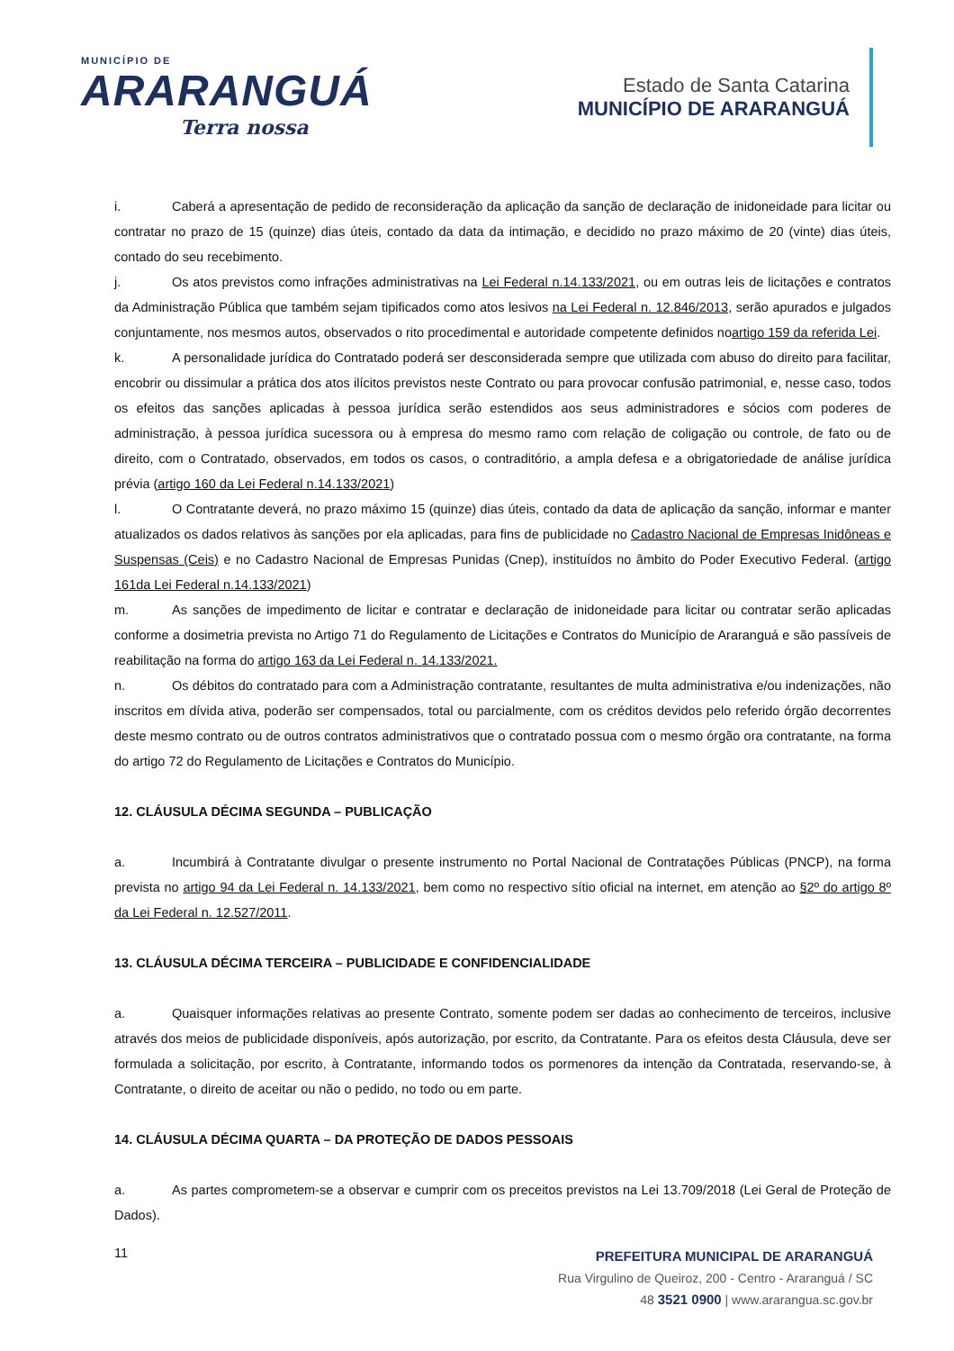MUNICÍPIO DE
ARARANGUÁ
Terra nossa
Estado de Santa Catarina
MUNICÍPIO DE ARARANGUÁ
i. Caberá a apresentação de pedido de reconsideração da aplicação da sanção de declaração de inidoneidade para licitar ou contratar no prazo de 15 (quinze) dias úteis, contado da data da intimação, e decidido no prazo máximo de 20 (vinte) dias úteis, contado do seu recebimento.
j. Os atos previstos como infrações administrativas na Lei Federal n.14.133/2021, ou em outras leis de licitações e contratos da Administração Pública que também sejam tipificados como atos lesivos na Lei Federal n. 12.846/2013, serão apurados e julgados conjuntamente, nos mesmos autos, observados o rito procedimental e autoridade competente definidos noartigo 159 da referida Lei.
k. A personalidade jurídica do Contratado poderá ser desconsiderada sempre que utilizada com abuso do direito para facilitar, encobrir ou dissimular a prática dos atos ilícitos previstos neste Contrato ou para provocar confusão patrimonial, e, nesse caso, todos os efeitos das sanções aplicadas à pessoa jurídica serão estendidos aos seus administradores e sócios com poderes de administração, à pessoa jurídica sucessora ou à empresa do mesmo ramo com relação de coligação ou controle, de fato ou de direito, com o Contratado, observados, em todos os casos, o contraditório, a ampla defesa e a obrigatoriedade de análise jurídica prévia (artigo 160 da Lei Federal n.14.133/2021)
l. O Contratante deverá, no prazo máximo 15 (quinze) dias úteis, contado da data de aplicação da sanção, informar e manter atualizados os dados relativos às sanções por ela aplicadas, para fins de publicidade no Cadastro Nacional de Empresas Inidôneas e Suspensas (Ceis) e no Cadastro Nacional de Empresas Punidas (Cnep), instituídos no âmbito do Poder Executivo Federal. (artigo 161da Lei Federal n.14.133/2021)
m. As sanções de impedimento de licitar e contratar e declaração de inidoneidade para licitar ou contratar serão aplicadas conforme a dosimetria prevista no Artigo 71 do Regulamento de Licitações e Contratos do Município de Araranguá e são passíveis de reabilitação na forma do artigo 163 da Lei Federal n. 14.133/2021.
n. Os débitos do contratado para com a Administração contratante, resultantes de multa administrativa e/ou indenizações, não inscritos em dívida ativa, poderão ser compensados, total ou parcialmente, com os créditos devidos pelo referido órgão decorrentes deste mesmo contrato ou de outros contratos administrativos que o contratado possua com o mesmo órgão ora contratante, na forma do artigo 72 do Regulamento de Licitações e Contratos do Município.
12. CLÁUSULA DÉCIMA SEGUNDA – PUBLICAÇÃO
a. Incumbirá à Contratante divulgar o presente instrumento no Portal Nacional de Contratações Públicas (PNCP), na forma prevista no artigo 94 da Lei Federal n. 14.133/2021, bem como no respectivo sítio oficial na internet, em atenção ao §2º do artigo 8º da Lei Federal n. 12.527/2011.
13. CLÁUSULA DÉCIMA TERCEIRA – PUBLICIDADE E CONFIDENCIALIDADE
a. Quaisquer informações relativas ao presente Contrato, somente podem ser dadas ao conhecimento de terceiros, inclusive através dos meios de publicidade disponíveis, após autorização, por escrito, da Contratante. Para os efeitos desta Cláusula, deve ser formulada a solicitação, por escrito, à Contratante, informando todos os pormenores da intenção da Contratada, reservando-se, à Contratante, o direito de aceitar ou não o pedido, no todo ou em parte.
14. CLÁUSULA DÉCIMA QUARTA – DA PROTEÇÃO DE DADOS PESSOAIS
a. As partes comprometem-se a observar e cumprir com os preceitos previstos na Lei 13.709/2018 (Lei Geral de Proteção de Dados).
11
PREFEITURA MUNICIPAL DE ARARANGUÁ
Rua Virgulino de Queiroz, 200 - Centro - Araranguá / SC
48 3521 0900 | www.ararangua.sc.gov.br